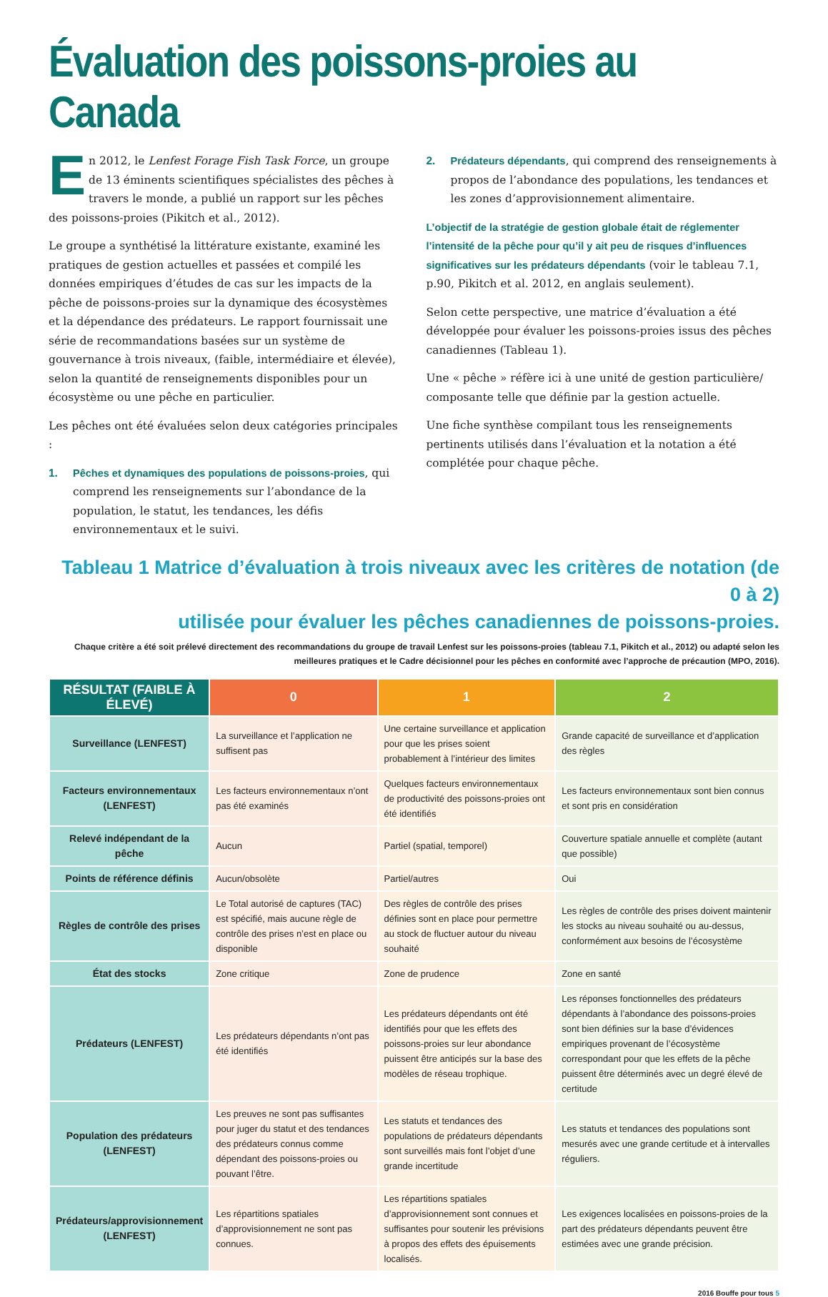Évaluation des poissons-proies au Canada
En 2012, le Lenfest Forage Fish Task Force, un groupe de 13 éminents scientifiques spécialistes des pêches à travers le monde, a publié un rapport sur les pêches des poissons-proies (Pikitch et al., 2012).
Le groupe a synthétisé la littérature existante, examiné les pratiques de gestion actuelles et passées et compilé les données empiriques d’études de cas sur les impacts de la pêche de poissons-proies sur la dynamique des écosystèmes et la dépendance des prédateurs. Le rapport fournissait une série de recommandations basées sur un système de gouvernance à trois niveaux, (faible, intermédiaire et élevée), selon la quantité de renseignements disponibles pour un écosystème ou une pêche en particulier.
Les pêches ont été évaluées selon deux catégories principales :
1. Pêches et dynamiques des populations de poissons-proies, qui comprend les renseignements sur l’abondance de la population, le statut, les tendances, les défis environnementaux et le suivi.
2. Prédateurs dépendants, qui comprend des renseignements à propos de l’abondance des populations, les tendances et les zones d’approvisionnement alimentaire.
L’objectif de la stratégie de gestion globale était de réglementer l’intensité de la pêche pour qu’il y ait peu de risques d’influences significatives sur les prédateurs dépendants (voir le tableau 7.1, p.90, Pikitch et al. 2012, en anglais seulement).
Selon cette perspective, une matrice d’évaluation a été développée pour évaluer les poissons-proies issus des pêches canadiennes (Tableau 1).
Une « pêche » réfère ici à une unité de gestion particulière/ composante telle que définie par la gestion actuelle.
Une fiche synthèse compilant tous les renseignements pertinents utilisés dans l’évaluation et la notation a été complétée pour chaque pêche.
Tableau 1 Matrice d’évaluation à trois niveaux avec les critères de notation (de 0 à 2)
utilisée pour évaluer les pêches canadiennes de poissons-proies.
Chaque critère a été soit prélevé directement des recommandations du groupe de travail Lenfest sur les poissons-proies (tableau 7.1, Pikitch et al., 2012) ou adapté selon les meilleures pratiques et le Cadre décisionnel pour les pêches en conformité avec l’approche de précaution (MPO, 2016).
| RÉSULTAT (FAIBLE À ÉLEVÉ) | 0 | 1 | 2 |
| --- | --- | --- | --- |
| Surveillance (LENFEST) | La surveillance et l’application ne suffisent pas | Une certaine surveillance et application pour que les prises soient probablement à l’intérieur des limites | Grande capacité de surveillance et d’application des règles |
| Facteurs environnementaux (LENFEST) | Les facteurs environnementaux n’ont pas été examinés | Quelques facteurs environnementaux de productivité des poissons-proies ont été identifiés | Les facteurs environnementaux sont bien connus et sont pris en considération |
| Relevé indépendant de la pêche | Aucun | Partiel (spatial, temporel) | Couverture spatiale annuelle et complète (autant que possible) |
| Points de référence définis | Aucun/obsolète | Partiel/autres | Oui |
| Règles de contrôle des prises | Le Total autorisé de captures (TAC) est spécifié, mais aucune règle de contrôle des prises n’est en place ou disponible | Des règles de contrôle des prises définies sont en place pour permettre au stock de fluctuer autour du niveau souhaité | Les règles de contrôle des prises doivent maintenir les stocks au niveau souhaité ou au-dessus, conformément aux besoins de l’écosystème |
| État des stocks | Zone critique | Zone de prudence | Zone en santé |
| Prédateurs (LENFEST) | Les prédateurs dépendants n’ont pas été identifiés | Les prédateurs dépendants ont été identifiés pour que les effets des poissons-proies sur leur abondance puissent être anticipés sur la base des modèles de réseau trophique. | Les réponses fonctionnelles des prédateurs dépendants à l’abondance des poissons-proies sont bien définies sur la base d’évidences empiriques provenant de l’écosystème correspondant pour que les effets de la pêche puissent être déterminés avec un degré élevé de certitude |
| Population des prédateurs (LENFEST) | Les preuves ne sont pas suffisantes pour juger du statut et des tendances des prédateurs connus comme dépendant des poissons-proies ou pouvant l’être. | Les statuts et tendances des populations de prédateurs dépendants sont surveillés mais font l’objet d’une grande incertitude | Les statuts et tendances des populations sont mesurés avec une grande certitude et à intervalles réguliers. |
| Prédateurs/approvisionnement (LENFEST) | Les répartitions spatiales d’approvisionnement ne sont pas connues. | Les répartitions spatiales d’approvisionnement sont connues et suffisantes pour soutenir les prévisions à propos des effets des épuisements localisés. | Les exigences localisées en poissons-proies de la part des prédateurs dépendants peuvent être estimées avec une grande précision. |
2016 Bouffe pour tous 5